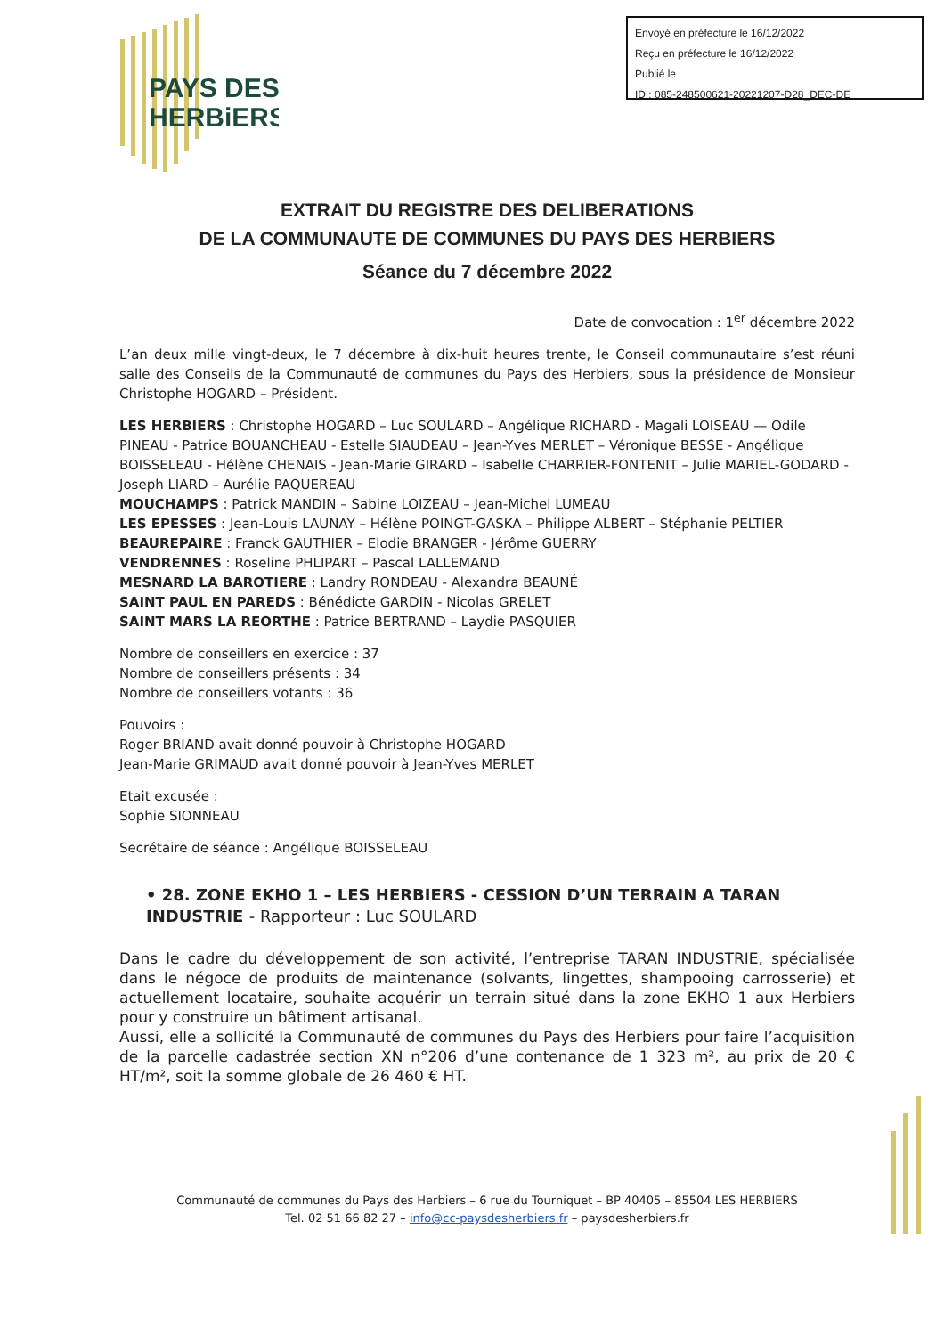Envoyé en préfecture le 16/12/2022
Reçu en préfecture le 16/12/2022
Publié le
ID : 085-248500621-20221207-D28_DEC-DE
PAYS DES
HERBiERS
EXTRAIT DU REGISTRE DES DELIBERATIONS
DE LA COMMUNAUTE DE COMMUNES DU PAYS DES HERBIERS
Séance du 7 décembre 2022
Date de convocation : 1<sup>er</sup> décembre 2022
L’an deux mille vingt-deux, le 7 décembre à dix-huit heures trente, le Conseil communautaire s’est réuni salle des Conseils de la Communauté de communes du Pays des Herbiers, sous la présidence de Monsieur Christophe HOGARD – Président.
LES HERBIERS : Christophe HOGARD – Luc SOULARD – Angélique RICHARD - Magali LOISEAU — Odile PINEAU - Patrice BOUANCHEAU - Estelle SIAUDEAU – Jean-Yves MERLET – Véronique BESSE - Angélique BOISSELEAU - Hélène CHENAIS - Jean-Marie GIRARD – Isabelle CHARRIER-FONTENIT – Julie MARIEL-GODARD - Joseph LIARD – Aurélie PAQUEREAU
MOUCHAMPS : Patrick MANDIN – Sabine LOIZEAU – Jean-Michel LUMEAU
LES EPESSES : Jean-Louis LAUNAY – Hélène POINGT-GASKA – Philippe ALBERT – Stéphanie PELTIER
BEAUREPAIRE : Franck GAUTHIER – Elodie BRANGER - Jérôme GUERRY
VENDRENNES : Roseline PHLIPART – Pascal LALLEMAND
MESNARD LA BAROTIERE : Landry RONDEAU - Alexandra BEAUNÉ
SAINT PAUL EN PAREDS : Bénédicte GARDIN - Nicolas GRELET
SAINT MARS LA REORTHE : Patrice BERTRAND – Laydie PASQUIER
Nombre de conseillers en exercice : 37
Nombre de conseillers présents : 34
Nombre de conseillers votants : 36
Pouvoirs :
Roger BRIAND avait donné pouvoir à Christophe HOGARD
Jean-Marie GRIMAUD avait donné pouvoir à Jean-Yves MERLET
Etait excusée :
Sophie SIONNEAU
Secrétaire de séance : Angélique BOISSELEAU
• 28. ZONE EKHO 1 – LES HERBIERS - CESSION D’UN TERRAIN A TARAN INDUSTRIE - Rapporteur : Luc SOULARD
Dans le cadre du développement de son activité, l’entreprise TARAN INDUSTRIE, spécialisée dans le négoce de produits de maintenance (solvants, lingettes, shampooing carrosserie) et actuellement locataire, souhaite acquérir un terrain situé dans la zone EKHO 1 aux Herbiers pour y construire un bâtiment artisanal.
Aussi, elle a sollicité la Communauté de communes du Pays des Herbiers pour faire l’acquisition de la parcelle cadastrée section XN n°206 d’une contenance de 1 323 m², au prix de 20 € HT/m², soit la somme globale de 26 460 € HT.
Communauté de communes du Pays des Herbiers – 6 rue du Tourniquet – BP 40405 – 85504 LES HERBIERS
Tel. 02 51 66 82 27 – info@cc-paysdesherbiers.fr – paysdesherbiers.fr